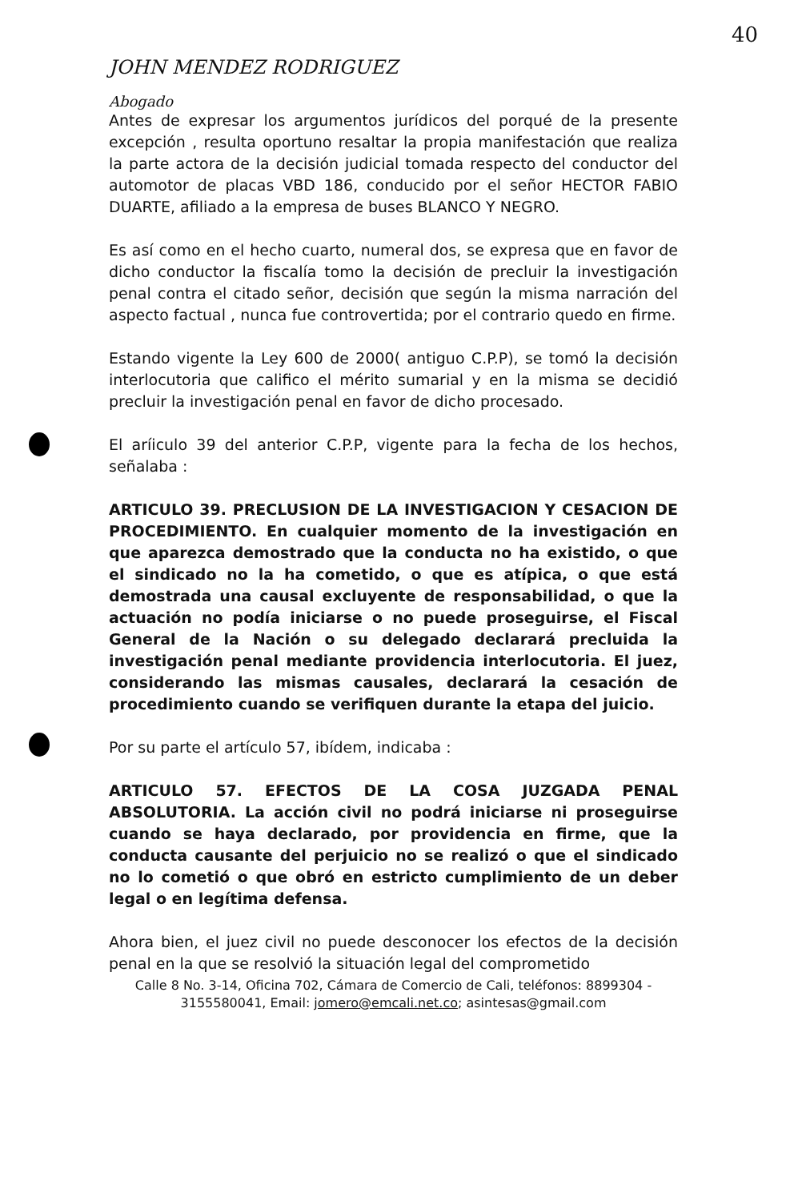40
JOHN MENDEZ RODRIGUEZ
Abogado
Antes de expresar los argumentos jurídicos del porqué de la presente excepción , resulta oportuno resaltar la propia manifestación que realiza la parte actora de la decisión judicial tomada respecto del conductor del automotor de placas VBD 186, conducido por el señor HECTOR FABIO DUARTE, afiliado a la empresa de buses BLANCO Y NEGRO.
Es así como en el hecho cuarto, numeral dos, se expresa que en favor de dicho conductor la fiscalía tomo la decisión de precluir la investigación penal contra el citado señor, decisión que según la misma narración del aspecto factual , nunca fue controvertida; por el contrario quedo en firme.
Estando vigente la Ley 600 de 2000( antiguo C.P.P), se tomó la decisión interlocutoria que califico el mérito sumarial y en la misma se decidió precluir la investigación penal en favor de dicho procesado.
El aríiculo 39 del anterior C.P.P, vigente para la fecha de los hechos, señalaba :
ARTICULO 39. PRECLUSION DE LA INVESTIGACION Y CESACION DE PROCEDIMIENTO. En cualquier momento de la investigación en que aparezca demostrado que la conducta no ha existido, o que el sindicado no la ha cometido, o que es atípica, o que está demostrada una causal excluyente de responsabilidad, o que la actuación no podía iniciarse o no puede proseguirse, el Fiscal General de la Nación o su delegado declarará precluida la investigación penal mediante providencia interlocutoria. El juez, considerando las mismas causales, declarará la cesación de procedimiento cuando se verifiquen durante la etapa del juicio.
Por su parte el artículo 57, ibídem, indicaba :
ARTICULO 57. EFECTOS DE LA COSA JUZGADA PENAL ABSOLUTORIA. La acción civil no podrá iniciarse ni proseguirse cuando se haya declarado, por providencia en firme, que la conducta causante del perjuicio no se realizó o que el sindicado no lo cometió o que obró en estricto cumplimiento de un deber legal o en legítima defensa.
Ahora bien, el juez civil no puede desconocer los efectos de la decisión penal en la que se resolvió la situación legal del comprometido
Calle 8 No. 3-14, Oficina 702, Cámara de Comercio de Cali, teléfonos: 8899304 - 3155580041, Email: jomero@emcali.net.co; asintesas@gmail.com